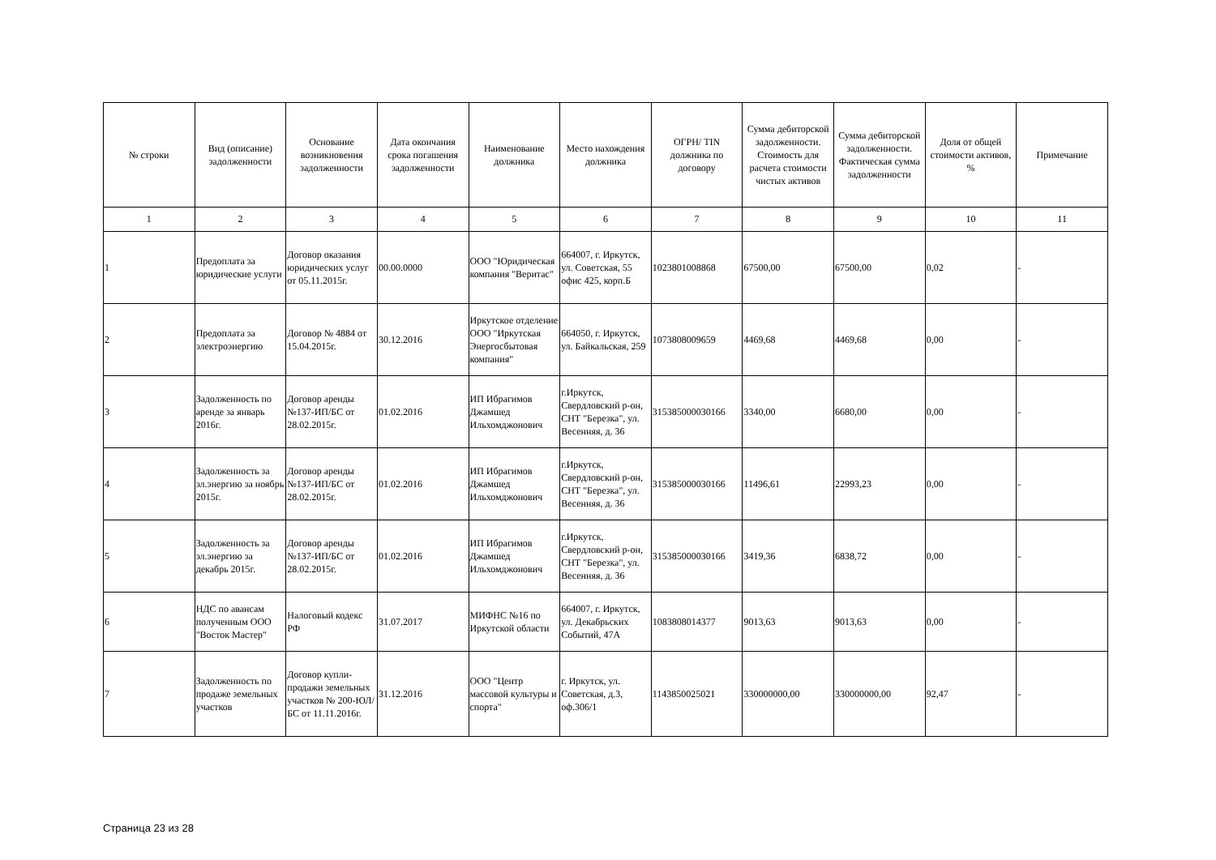| № строки | Вид (описание) задолженности | Основание возникновения задолженности | Дата окончания срока погашения задолженности | Наименование должника | Место нахождения должника | ОГРН/ TIN должника по договору | Сумма дебиторской задолженности. Стоимость для расчета стоимости чистых активов | Сумма дебиторской задолженности. Фактическая сумма задолженности | Доля от общей стоимости активов, % | Примечание |
| --- | --- | --- | --- | --- | --- | --- | --- | --- | --- | --- |
| 1 | 2 | 3 | 4 | 5 | 6 | 7 | 8 | 9 | 10 | 11 |
| 1 | Предоплата за юридические услуги | Договор оказания юридических услуг от 05.11.2015г. | 00.00.0000 | ООО "Юридическая компания "Веритас" | 664007, г. Иркутск, ул. Советская, 55 офис 425, корп.Б | 1023801008868 | 67500,00 | 67500,00 | 0,02 | - |
| 2 | Предоплата за электроэнергию | Договор № 4884 от 15.04.2015г. | 30.12.2016 | Иркутское отделение ООО "Иркутская Энергосбытовая компания" | 664050, г. Иркутск, ул. Байкальская, 259 | 1073808009659 | 4469,68 | 4469,68 | 0,00 | - |
| 3 | Задолженность по аренде за январь 2016г. | Договор аренды №137-ИП/БС от 28.02.2015г. | 01.02.2016 | ИП Ибрагимов Джамшед Ильхомджонович | г.Иркутск, Свердловский р-он, СНТ "Березка", ул. Весенняя, д. 36 | 315385000030166 | 3340,00 | 6680,00 | 0,00 | - |
| 4 | Задолженность за эл.энергию за ноябрь 2015г. | Договор аренды №137-ИП/БС от 28.02.2015г. | 01.02.2016 | ИП Ибрагимов Джамшед Ильхомджонович | г.Иркутск, Свердловский р-он, СНТ "Березка", ул. Весенняя, д. 36 | 315385000030166 | 11496,61 | 22993,23 | 0,00 | - |
| 5 | Задолженность за эл.энергию за декабрь 2015г. | Договор аренды №137-ИП/БС от 28.02.2015г. | 01.02.2016 | ИП Ибрагимов Джамшед Ильхомджонович | г.Иркутск, Свердловский р-он, СНТ "Березка", ул. Весенняя, д. 36 | 315385000030166 | 3419,36 | 6838,72 | 0,00 | - |
| 6 | НДС по авансам полученным ООО "Восток Мастер" | Налоговый кодекс РФ | 31.07.2017 | МИФНС №16 по Иркутской области | 664007, г. Иркутск, ул. Декабрьских Событий, 47А | 1083808014377 | 9013,63 | 9013,63 | 0,00 | - |
| 7 | Задолженность по продаже земельных участков | Договор купли-продажи земельных участков № 200-ЮЛ/БС от 11.11.2016г. | 31.12.2016 | ООО "Центр массовой культуры и спорта" | г. Иркутск, ул. Советская, д.3, оф.306/1 | 1143850025021 | 330000000,00 | 330000000,00 | 92,47 | - |
Страница 23 из 28